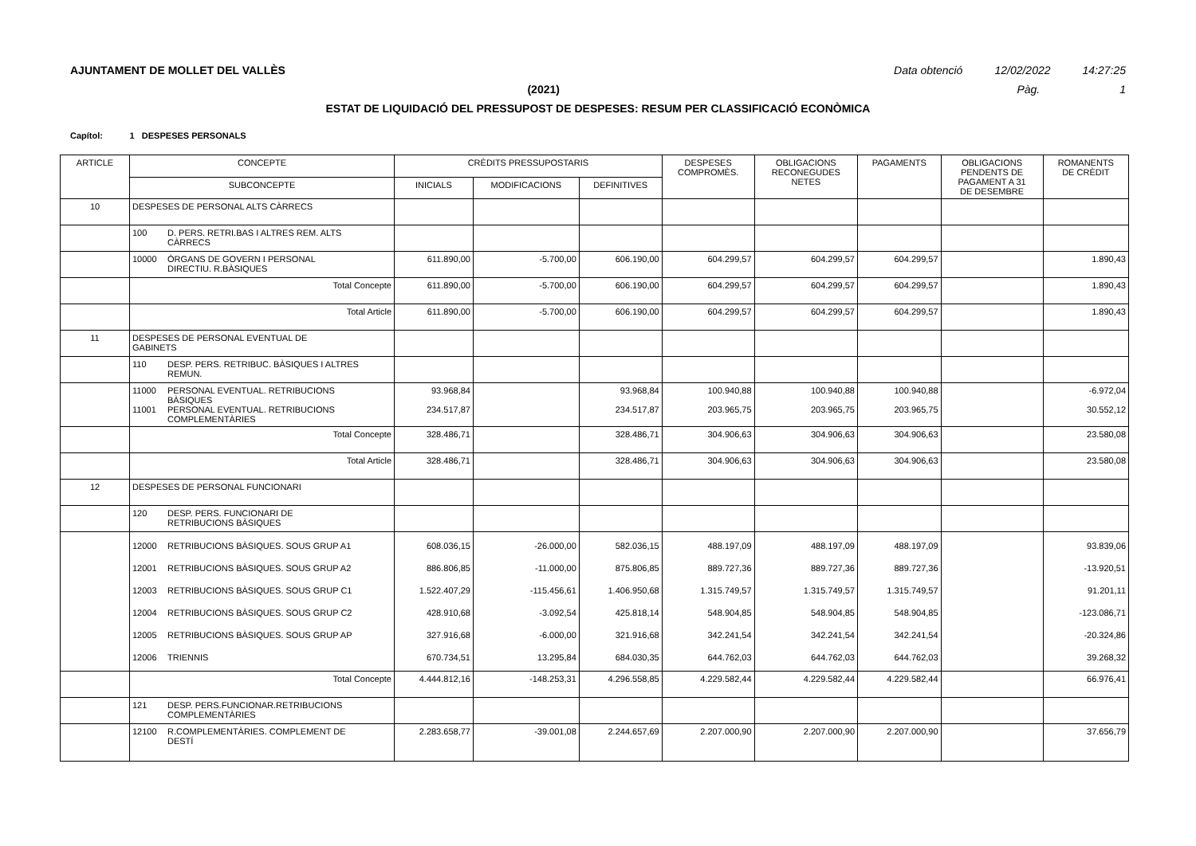AJUNTAMENT DE MOLLET DEL VALLÈS
Data obtenció 12/02/2022 14:27:25
(2021) Pàg. 1
ESTAT DE LIQUIDACIÓ DEL PRESSUPOST DE DESPESES: RESUM PER CLASSIFICACIÓ ECONÒMICA
Capítol: 1 DESPESES PERSONALS
| ARTICLE | CONCEPTE | CRÈDITS PRESSUPOSTARIS | | | DESPESES COMPROMÈS. | OBLIGACIONS RECONEGUDES NETES | PAGAMENTS | OBLIGACIONS PENDENTS DE PAGAMENT A 31 DE DESEMBRE | ROMANENTS DE CRÈDIT |
| --- | --- | --- | --- | --- | --- | --- | --- | --- | --- |
| | SUBCONCEPTE | INICIALS | MODIFICACIONS | DEFINITIVES | | | | | |
| 10 | DESPESES DE PERSONAL ALTS CÀRRECS | | | | | | | | |
| | 100 D. PERS. RETRI.BAS I ALTRES REM. ALTS CÀRRECS | | | | | | | | |
| | 10000 ÒRGANS DE GOVERN I PERSONAL DIRECTIU. R.BÀSIQUES | 611.890,00 | -5.700,00 | 606.190,00 | 604.299,57 | 604.299,57 | 604.299,57 | | 1.890,43 |
| | Total Concepte | 611.890,00 | -5.700,00 | 606.190,00 | 604.299,57 | 604.299,57 | 604.299,57 | | 1.890,43 |
| | Total Article | 611.890,00 | -5.700,00 | 606.190,00 | 604.299,57 | 604.299,57 | 604.299,57 | | 1.890,43 |
| 11 | DESPESES DE PERSONAL EVENTUAL DE GABINETS | | | | | | | | |
| | 110 DESP. PERS. RETRIBUC. BÀSIQUES I ALTRES REMUN. | | | | | | | | |
| | 11000 PERSONAL EVENTUAL. RETRIBUCIONS BÀSIQUES 11001 PERSONAL EVENTUAL. RETRIBUCIONS COMPLEMENTÀRIES | 93.968,84 234.517,87 | | 93.968,84 234.517,87 | 100.940,88 203.965,75 | 100.940,88 203.965,75 | 100.940,88 203.965,75 | | -6.972,04 30.552,12 |
| | Total Concepte | 328.486,71 | | 328.486,71 | 304.906,63 | 304.906,63 | 304.906,63 | | 23.580,08 |
| | Total Article | 328.486,71 | | 328.486,71 | 304.906,63 | 304.906,63 | 304.906,63 | | 23.580,08 |
| 12 | DESPESES DE PERSONAL FUNCIONARI | | | | | | | | |
| | 120 DESP. PERS. FUNCIONARI DE RETRIBUCIONS BÀSIQUES | | | | | | | | |
| | 12000 RETRIBUCIONS BÀSIQUES. SOUS GRUP A1 12001 RETRIBUCIONS BÀSIQUES. SOUS GRUP A2 12003 RETRIBUCIONS BÀSIQUES. SOUS GRUP C1 12004 RETRIBUCIONS BÀSIQUES. SOUS GRUP C2 12005 RETRIBUCIONS BÀSIQUES. SOUS GRUP AP 12006 TRIENNIS | 608.036,15 886.806,85 1.522.407,29 428.910,68 327.916,68 670.734,51 | -26.000,00 -11.000,00 -115.456,61 -3.092,54 -6.000,00 13.295,84 | 582.036,15 875.806,85 1.406.950,68 425.818,14 321.916,68 684.030,35 | 488.197,09 889.727,36 1.315.749,57 548.904,85 342.241,54 644.762,03 | 488.197,09 889.727,36 1.315.749,57 548.904,85 342.241,54 644.762,03 | 488.197,09 889.727,36 1.315.749,57 548.904,85 342.241,54 644.762,03 | | 93.839,06 -13.920,51 91.201,11 -123.086,71 -20.324,86 39.268,32 |
| | Total Concepte | 4.444.812,16 | -148.253,31 | 4.296.558,85 | 4.229.582,44 | 4.229.582,44 | 4.229.582,44 | | 66.976,41 |
| | 121 DESP. PERS.FUNCIONAR.RETRIBUCIONS COMPLEMENTÀRIES | | | | | | | | |
| | 12100 R.COMPLEMENTÀRIES. COMPLEMENT DE DESTÍ | 2.283.658,77 | -39.001,08 | 2.244.657,69 | 2.207.000,90 | 2.207.000,90 | 2.207.000,90 | | 37.656,79 |